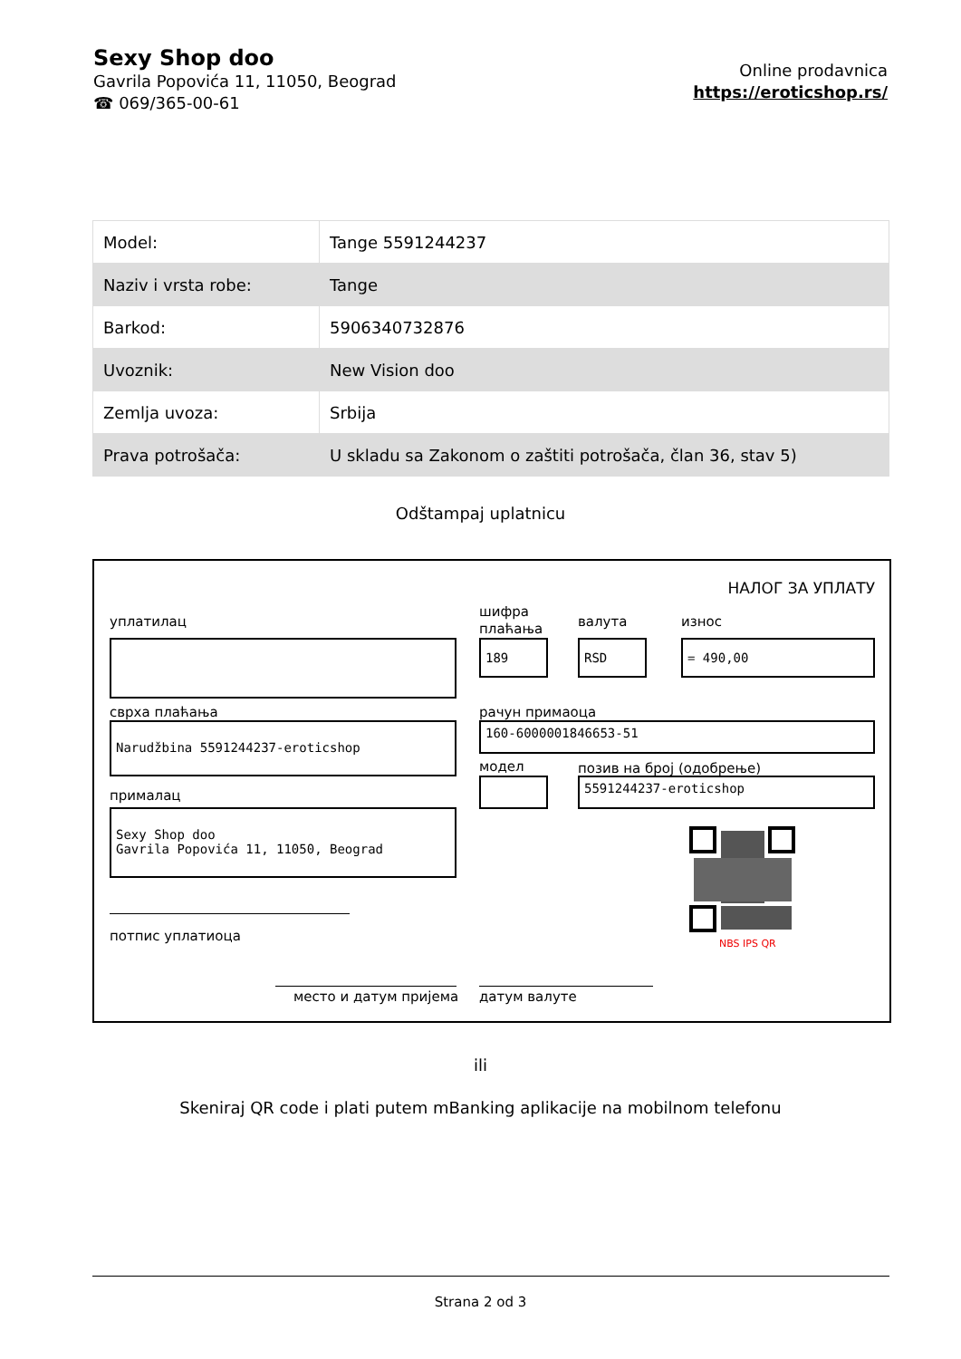Sexy Shop doo
Gavrila Popovića 11, 11050, Beograd
☎ 069/365-00-61
Online prodavnica
https://eroticshop.rs/
| Model: | Tange 5591244237 |
| Naziv i vrsta robe: | Tange |
| Barkod: | 5906340732876 |
| Uvoznik: | New Vision doo |
| Zemlja uvoza: | Srbija |
| Prava potrošača: | U skladu sa Zakonom o zaštiti potrošača, član 36, stav 5) |
Odštampaj uplatnicu
НАЛОГ ЗА УПЛАТУ
уплатилац
шифра
плаћања
валута износ
189 RSD = 490,00
сврха плаћања рачун примаоца
Narudžbina 5591244237-eroticshop 160-6000001846653-51
модел позив на број (одобрење)
5591244237-eroticshop
прималац
Sexy Shop doo
Gavrila Popovića 11, 11050, Beograd
NBS IPS QR
потпис уплатиоца
место и датум пријема датум валуте
ili
Skeniraj QR code i plati putem mBanking aplikacije na mobilnom telefonu
Strana 2 od 3